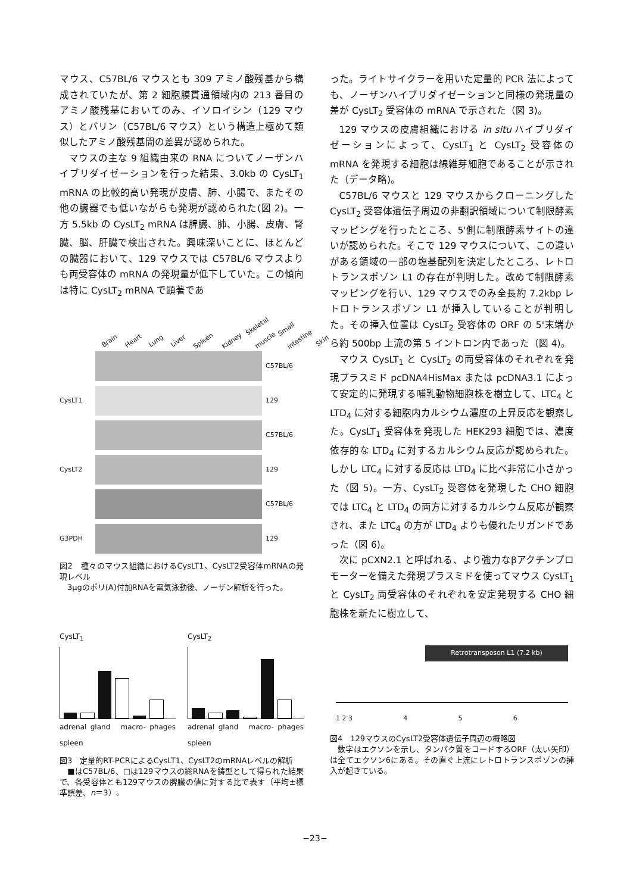マウス、C57BL/6 マウスとも 309 アミノ酸残基から構成されていたが、第 2 細胞膜貫通領域内の 213 番目のアミノ酸残基においてのみ、イソロイシン（129 マウス）とバリン（C57BL/6 マウス）という構造上極めて類似したアミノ酸残基間の差異が認められた。
マウスの主な 9 組織由来の RNA についてノーザンハイブリダイゼーションを行った結果、3.0kb の CysLT<sub>1</sub> mRNA の比較的高い発現が皮膚、肺、小腸で、またその他の臓器でも低いながらも発現が認められた(図 2)。一方 5.5kb の CysLT<sub>2</sub> mRNA は脾臓、肺、小腸、皮膚、腎臓、脳、肝臓で検出された。興味深いことに、ほとんどの臓器において、129 マウスでは C57BL/6 マウスよりも両受容体の mRNA の発現量が低下していた。この傾向は特に CysLT<sub>2</sub> mRNA で顕著であ
Brain Heart Lung Liver Spleen Kidney Skeletal muscle Small intestine Skin
C57BL/6
CysLT1 129
C57BL/6
CysLT2 129
C57BL/6
G3PDH 129
図2　種々のマウス組織におけるCysLT1、CysLT2受容体mRNAの発現レベル
　3μgのポリ(A)付加RNAを電気泳動後、ノーザン解析を行った。
CysLT<sub>1</sub>
adrenal gland　macro- phages　spleen
CysLT<sub>2</sub>
adrenal gland　macro- phages　spleen
図3　定量的RT-PCRによるCysLT1、CysLT2のmRNAレベルの解析
　■はC57BL/6、□は129マウスの総RNAを鋳型として得られた結果で、各受容体とも129マウスの脾臓の値に対する比で表す（平均±標準誤差、n＝3）。
った。ライトサイクラーを用いた定量的 PCR 法によっても、ノーザンハイブリダイゼーションと同様の発現量の差が CysLT<sub>2</sub> 受容体の mRNA で示された（図 3)。
129 マウスの皮膚組織における in situ ハイブリダイゼーションによって、CysLT<sub>1</sub> と CysLT<sub>2</sub> 受容体の mRNA を発現する細胞は線維芽細胞であることが示された（データ略)。
C57BL/6 マウスと 129 マウスからクローニングした CysLT<sub>2</sub> 受容体遺伝子周辺の非翻訳領域について制限酵素マッピングを行ったところ、5'側に制限酵素サイトの違いが認められた。そこで 129 マウスについて、この違いがある領域の一部の塩基配列を決定したところ、レトロトランスポゾン L1 の存在が判明した。改めて制限酵素マッピングを行い、129 マウスでのみ全長約 7.2kbp レトロトランスポゾン L1 が挿入していることが判明した。その挿入位置は CysLT<sub>2</sub> 受容体の ORF の 5'末端から約 500bp 上流の第 5 イントロン内であった（図 4)。
マウス CysLT<sub>1</sub> と CysLT<sub>2</sub> の両受容体のそれぞれを発現プラスミド pcDNA4HisMax または pcDNA3.1 によって安定的に発現する哺乳動物細胞株を樹立して、LTC<sub>4</sub> と LTD<sub>4</sub> に対する細胞内カルシウム濃度の上昇反応を観察した。CysLT<sub>1</sub> 受容体を発現した HEK293 細胞では、濃度依存的な LTD<sub>4</sub> に対するカルシウム反応が認められた。しかし LTC<sub>4</sub> に対する反応は LTD<sub>4</sub> に比べ非常に小さかった（図 5)。一方、CysLT<sub>2</sub> 受容体を発現した CHO 細胞では LTC<sub>4</sub> と LTD<sub>4</sub> の両方に対するカルシウム反応が観察され、また LTC<sub>4</sub> の方が LTD<sub>4</sub> よりも優れたリガンドであった（図 6)。
次に pCXN2.1 と呼ばれる、より強力なβアクチンプロモーターを備えた発現プラスミドを使ってマウス CysLT<sub>1</sub> と CysLT<sub>2</sub> 両受容体のそれぞれを安定発現する CHO 細胞株を新たに樹立して、
Retrotransposon L1 (7.2 kb)
1 2 3 456
図4　129マウスのCysLT2受容体遺伝子周辺の概略図
　数字はエクソンを示し、タンパク質をコードするORF（太い矢印）は全てエクソン6にある。その直ぐ上流にレトロトランスポゾンの挿入が起きている。
−23−